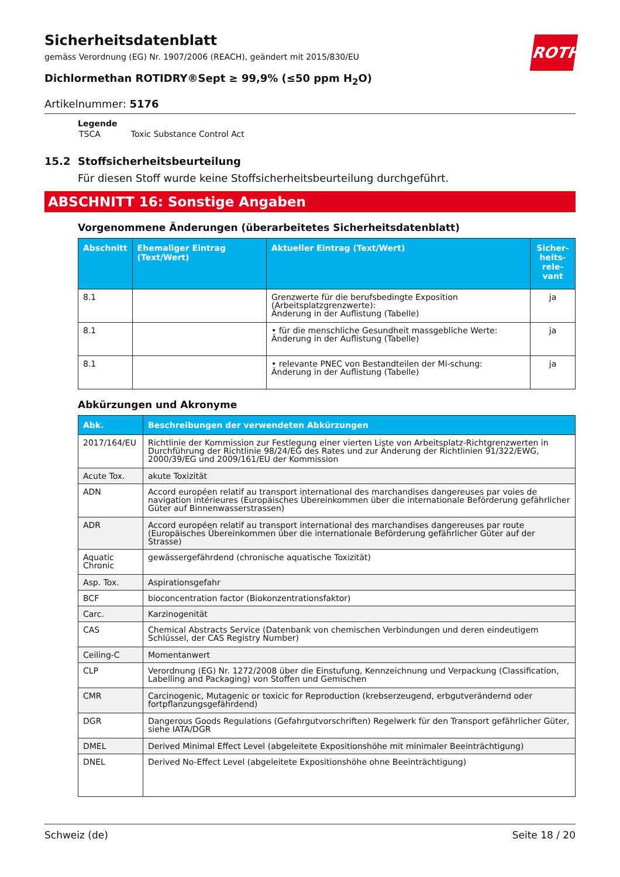ROTH
Sicherheitsdatenblatt
gemäss Verordnung (EG) Nr. 1907/2006 (REACH), geändert mit 2015/830/EU
Dichlormethan ROTIDRY®Sept ≥ 99,9% (≤50 ppm H<sub>2</sub>O)
Artikelnummer: 5176
Legende
| TSCA | Toxic Substance Control Act |
15.2 Stoffsicherheitsbeurteilung
Für diesen Stoff wurde keine Stoffsicherheitsbeurteilung durchgeführt.
ABSCHNITT 16: Sonstige Angaben
Vorgenommene Änderungen (überarbeitetes Sicherheitsdatenblatt)
| Abschnitt | Ehemaliger Eintrag (Text/Wert) | Aktueller Eintrag (Text/Wert) | Sicher-heits-rele-vant |
| --- | --- | --- | --- |
| 8.1 | | Grenzwerte für die berufsbedingte Exposition (Arbeitsplatzgrenzwerte): Änderung in der Auflistung (Tabelle) | ja |
| 8.1 | | • für die menschliche Gesundheit massgebliche Werte: Änderung in der Auflistung (Tabelle) | ja |
| 8.1 | | • relevante PNEC von Bestandteilen der Mi-schung: Änderung in der Auflistung (Tabelle) | ja |
Abkürzungen und Akronyme
| Abk. | Beschreibungen der verwendeten Abkürzungen |
| --- | --- |
| 2017/164/EU | Richtlinie der Kommission zur Festlegung einer vierten Liste von Arbeitsplatz-Richtgrenzwerten in Durchführung der Richtlinie 98/24/EG des Rates und zur Änderung der Richtlinien 91/322/EWG, 2000/39/EG und 2009/161/EU der Kommission |
| Acute Tox. | akute Toxizität |
| ADN | Accord européen relatif au transport international des marchandises dangereuses par voies de navigation intérieures (Europäisches Übereinkommen über die internationale Beförderung gefährlicher Güter auf Binnenwasserstrassen) |
| ADR | Accord européen relatif au transport international des marchandises dangereuses par route (Europäisches Übereinkommen über die internationale Beförderung gefährlicher Güter auf der Strasse) |
| Aquatic Chronic | gewässergefährdend (chronische aquatische Toxizität) |
| Asp. Tox. | Aspirationsgefahr |
| BCF | bioconcentration factor (Biokonzentrationsfaktor) |
| Carc. | Karzinogenität |
| CAS | Chemical Abstracts Service (Datenbank von chemischen Verbindungen und deren eindeutigem Schlüssel, der CAS Registry Number) |
| Ceiling-C | Momentanwert |
| CLP | Verordnung (EG) Nr. 1272/2008 über die Einstufung, Kennzeichnung und Verpackung (Classification, Labelling and Packaging) von Stoffen und Gemischen |
| CMR | Carcinogenic, Mutagenic or toxicic for Reproduction (krebserzeugend, erbgutverändernd oder fortpflanzungsgefährdend) |
| DGR | Dangerous Goods Regulations (Gefahrgutvorschriften) Regelwerk für den Transport gefährlicher Güter, siehe IATA/DGR |
| DMEL | Derived Minimal Effect Level (abgeleitete Expositionshöhe mit minimaler Beeinträchtigung) |
| DNEL | Derived No-Effect Level (abgeleitete Expositionshöhe ohne Beeinträchtigung) |
Schweiz (de) Seite 18 / 20